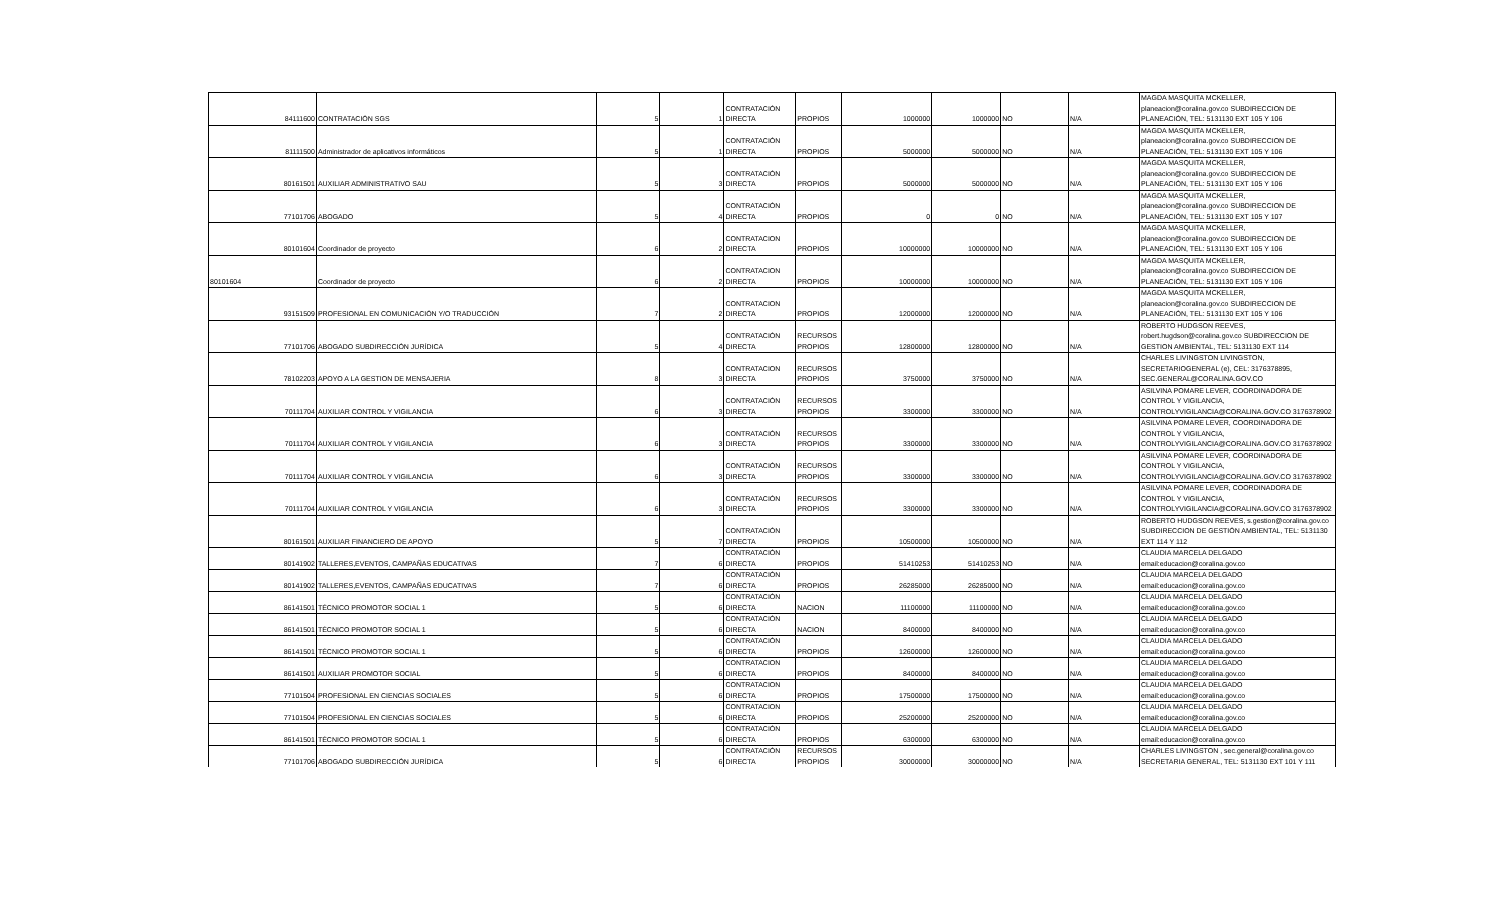| 84111600 | CONTRATACIÓN SGS | 5 | 1 | CONTRATACIÓN DIRECTA | PROPIOS | 1000000 | 1000000 | NO | N/A | MAGDA MASQUITA MCKELLER, planeacion@coralina.gov.co SUBDIRECCION DE PLANEACIÓN, TEL: 5131130 EXT 105 Y 106 |
| 81111500 | Administrador de aplicativos informáticos | 5 | 1 | CONTRATACIÓN DIRECTA | PROPIOS | 5000000 | 5000000 | NO | N/A | MAGDA MASQUITA MCKELLER, planeacion@coralina.gov.co SUBDIRECCION DE PLANEACIÓN, TEL: 5131130 EXT 105 Y 106 |
| 80161501 | AUXILIAR ADMINISTRATIVO SAU | 5 | 3 | CONTRATACIÓN DIRECTA | PROPIOS | 5000000 | 5000000 | NO | N/A | MAGDA MASQUITA MCKELLER, planeacion@coralina.gov.co SUBDIRECCION DE PLANEACIÓN, TEL: 5131130 EXT 105 Y 106 |
| 77101706 | ABOGADO | 5 | 4 | CONTRATACIÓN DIRECTA | PROPIOS | 0 | 0 | NO | N/A | MAGDA MASQUITA MCKELLER, planeacion@coralina.gov.co SUBDIRECCION DE PLANEACIÓN, TEL: 5131130 EXT 105 Y 107 |
| 80101604 | Coordinador de proyecto | 6 | 2 | CONTRATACION DIRECTA | PROPIOS | 10000000 | 10000000 | NO | N/A | MAGDA MASQUITA MCKELLER, planeacion@coralina.gov.co SUBDIRECCION DE PLANEACIÓN, TEL: 5131130 EXT 105 Y 106 |
| 80101604 | Coordinador de proyecto | 6 | 2 | CONTRATACION DIRECTA | PROPIOS | 10000000 | 10000000 | NO | N/A | MAGDA MASQUITA MCKELLER, planeacion@coralina.gov.co SUBDIRECCION DE PLANEACIÓN, TEL: 5131130 EXT 105 Y 106 |
| 93151509 | PROFESIONAL EN COMUNICACIÓN Y/O TRADUCCIÓN | 7 | 2 | CONTRATACION DIRECTA | PROPIOS | 12000000 | 12000000 | NO | N/A | MAGDA MASQUITA MCKELLER, planeacion@coralina.gov.co SUBDIRECCION DE PLANEACIÓN, TEL: 5131130 EXT 105 Y 106 |
| 77101706 | ABOGADO SUBDIRECCIÓN JURÍDICA | 5 | 4 | CONTRATACIÓN DIRECTA | RECURSOS PROPIOS | 12800000 | 12800000 | NO | N/A | ROBERTO HUDGSON REEVES, robert.hugdson@coralina.gov.co SUBDIRECCION DE GESTION AMBIENTAL, TEL: 5131130 EXT 114 |
| 78102203 | APOYO A LA GESTION DE MENSAJERIA | 8 | 3 | CONTRATACION DIRECTA | RECURSOS PROPIOS | 3750000 | 3750000 | NO | N/A | CHARLES LIVINGSTON LIVINGSTON, SECRETARIOGENERAL (e), CEL: 3176378895, SEC.GENERAL@CORALINA.GOV.CO |
| 70111704 | AUXILIAR CONTROL Y VIGILANCIA | 6 | 3 | CONTRATACIÓN DIRECTA | RECURSOS PROPIOS | 3300000 | 3300000 | NO | N/A | ASILVINA POMARE LEVER, COORDINADORA DE CONTROL Y VIGILANCIA, CONTROLYVIGILANCIA@CORALINA.GOV.CO 3176378902 |
| 70111704 | AUXILIAR CONTROL Y VIGILANCIA | 6 | 3 | CONTRATACIÓN DIRECTA | RECURSOS PROPIOS | 3300000 | 3300000 | NO | N/A | ASILVINA POMARE LEVER, COORDINADORA DE CONTROL Y VIGILANCIA, CONTROLYVIGILANCIA@CORALINA.GOV.CO 3176378902 |
| 70111704 | AUXILIAR CONTROL Y VIGILANCIA | 6 | 3 | CONTRATACIÓN DIRECTA | RECURSOS PROPIOS | 3300000 | 3300000 | NO | N/A | ASILVINA POMARE LEVER, COORDINADORA DE CONTROL Y VIGILANCIA, CONTROLYVIGILANCIA@CORALINA.GOV.CO 3176378902 |
| 70111704 | AUXILIAR CONTROL Y VIGILANCIA | 6 | 3 | CONTRATACIÓN DIRECTA | RECURSOS PROPIOS | 3300000 | 3300000 | NO | N/A | ASILVINA POMARE LEVER, COORDINADORA DE CONTROL Y VIGILANCIA, CONTROLYVIGILANCIA@CORALINA.GOV.CO 3176378902 |
| 80161501 | AUXILIAR FINANCIERO DE APOYO | 5 | 7 | CONTRATACIÓN DIRECTA | PROPIOS | 10500000 | 10500000 | NO | N/A | ROBERTO HUDGSON REEVES, s.gestion@coralina.gov.co SUBDIRECCION DE GESTIÓN AMBIENTAL, TEL: 5131130 EXT 114 Y 112 |
| 80141902 | TALLERES,EVENTOS, CAMPAÑAS EDUCATIVAS | 7 | 6 | CONTRATACIÓN DIRECTA | PROPIOS | 51410253 | 51410253 | NO | N/A | CLAUDIA MARCELA DELGADO email:educacion@coralina.gov.co |
| 80141902 | TALLERES,EVENTOS, CAMPAÑAS EDUCATIVAS | 7 | 6 | CONTRATACIÓN DIRECTA | PROPIOS | 26285000 | 26285000 | NO | N/A | CLAUDIA MARCELA DELGADO email:educacion@coralina.gov.co |
| 86141501 | TÉCNICO PROMOTOR SOCIAL 1 | 5 | 6 | CONTRATACIÓN DIRECTA | NACION | 11100000 | 11100000 | NO | N/A | CLAUDIA MARCELA DELGADO email:educacion@coralina.gov.co |
| 86141501 | TÉCNICO PROMOTOR SOCIAL 1 | 5 | 6 | CONTRATACIÓN DIRECTA | NACION | 8400000 | 8400000 | NO | N/A | CLAUDIA MARCELA DELGADO email:educacion@coralina.gov.co |
| 86141501 | TÉCNICO PROMOTOR SOCIAL 1 | 5 | 6 | CONTRATACIÓN DIRECTA | PROPIOS | 12600000 | 12600000 | NO | N/A | CLAUDIA MARCELA DELGADO email:educacion@coralina.gov.co |
| 86141501 | AUXILIAR PROMOTOR SOCIAL | 5 | 6 | CONTRATACION DIRECTA | PROPIOS | 8400000 | 8400000 | NO | N/A | CLAUDIA MARCELA DELGADO email:educacion@coralina.gov.co |
| 77101504 | PROFESIONAL EN CIENCIAS SOCIALES | 5 | 6 | CONTRATACION DIRECTA | PROPIOS | 17500000 | 17500000 | NO | N/A | CLAUDIA MARCELA DELGADO email:educacion@coralina.gov.co |
| 77101504 | PROFESIONAL EN CIENCIAS SOCIALES | 5 | 6 | CONTRATACION DIRECTA | PROPIOS | 25200000 | 25200000 | NO | N/A | CLAUDIA MARCELA DELGADO email:educacion@coralina.gov.co |
| 86141501 | TÉCNICO PROMOTOR SOCIAL 1 | 5 | 6 | CONTRATACIÓN DIRECTA | PROPIOS | 6300000 | 6300000 | NO | N/A | CLAUDIA MARCELA DELGADO email:educacion@coralina.gov.co |
| 77101706 | ABOGADO SUBDIRECCIÓN JURÍDICA | 5 | 6 | CONTRATACIÓN DIRECTA | RECURSOS PROPIOS | 30000000 | 30000000 | NO | N/A | CHARLES LIVINGSTON , sec.general@coralina.gov.co SECRETARIA GENERAL, TEL: 5131130 EXT 101 Y 111 |